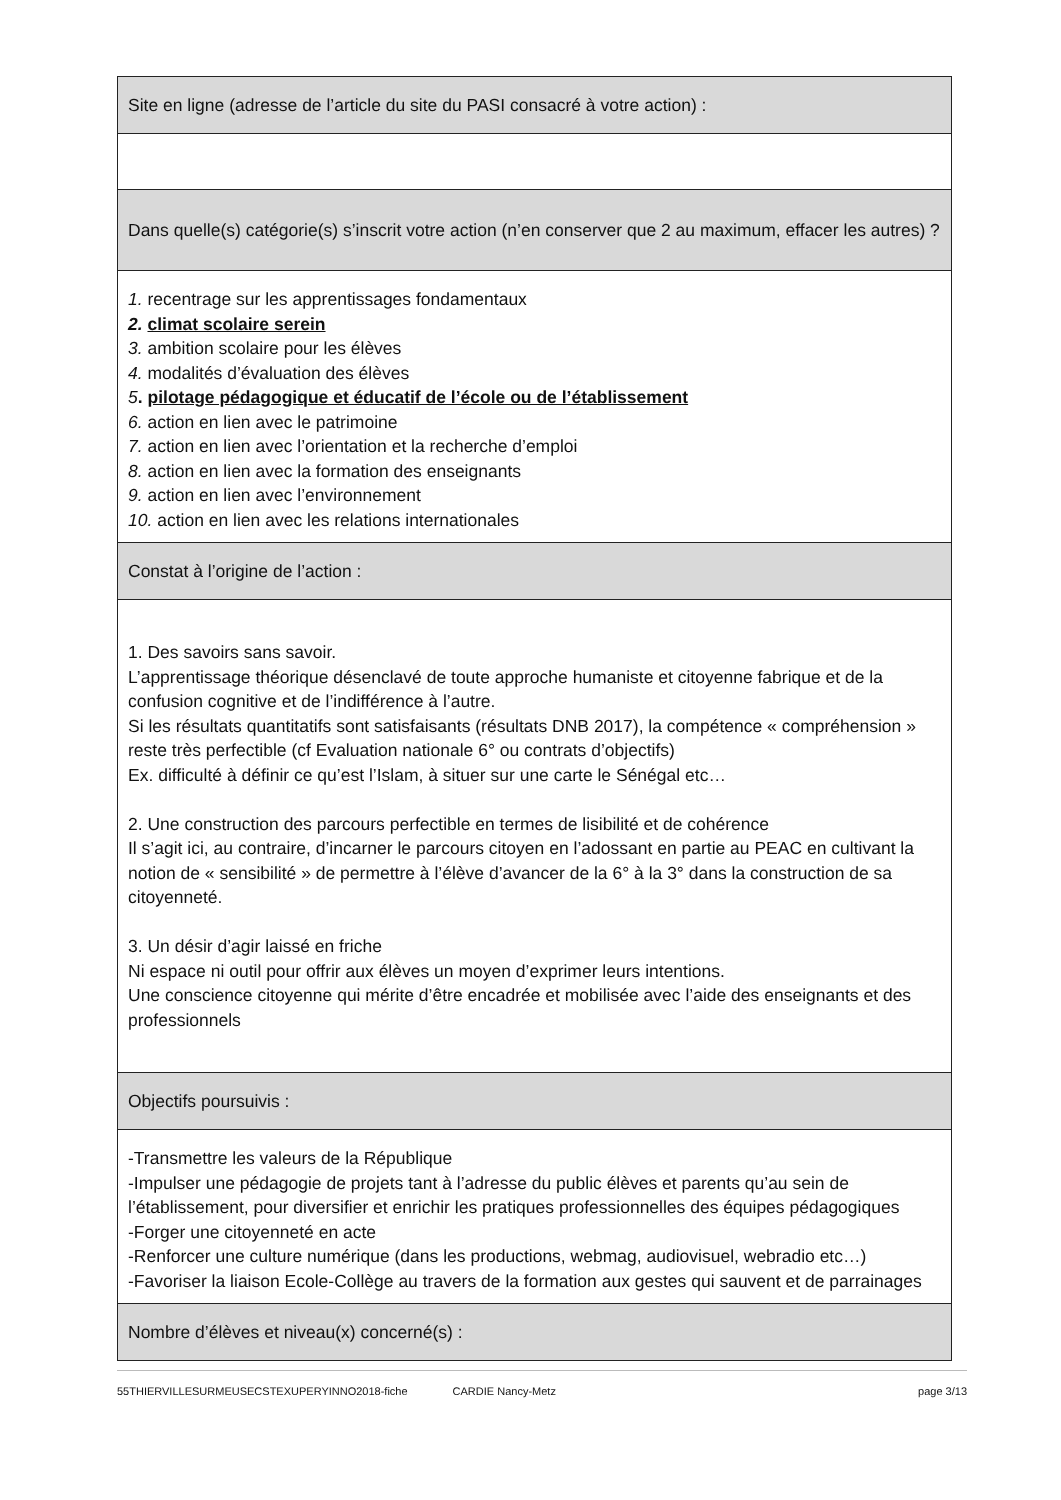| Site en ligne (adresse de l’article du site du PASI consacré à votre action) : |
| Dans quelle(s) catégorie(s) s’inscrit votre action (n’en conserver que 2 au maximum, effacer les autres) ? |
| 1. recentrage sur les apprentissages fondamentaux 2. climat scolaire serein 3. ambition scolaire pour les élèves 4. modalités d’évaluation des élèves 5 . pilotage pédagogique et éducatif de l’école ou de l’établissement 6. action en lien avec le patrimoine 7. action en lien avec l’orientation et la recherche d’emploi 8. action en lien avec la formation des enseignants 9. action en lien avec l’environnement 10. action en lien avec les relations internationales |
| Constat à l’origine de l’action : |
| 1. Des savoirs sans savoir. L’apprentissage théorique désenclavé de toute approche humaniste et citoyenne fabrique et de la confusion cognitive et de l’indifférence à l’autre. Si les résultats quantitatifs sont satisfaisants (résultats DNB 2017), la compétence « compréhension » reste très perfectible (cf Evaluation nationale 6° ou contrats d’objectifs) Ex. difficulté à définir ce qu’est l’Islam, à situer sur une carte le Sénégal etc… 2. Une construction des parcours perfectible en termes de lisibilité et de cohérence Il s’agit ici, au contraire, d’incarner le parcours citoyen en l’adossant en partie au PEAC en cultivant la notion de « sensibilité » de permettre à l’élève d’avancer de la 6° à la 3° dans la construction de sa citoyenneté. 3. Un désir d’agir laissé en friche Ni espace ni outil pour offrir aux élèves un moyen d’exprimer leurs intentions. Une conscience citoyenne qui mérite d’être encadrée et mobilisée avec l’aide des enseignants et des professionnels |
| Objectifs poursuivis : |
| -Transmettre les valeurs de la République -Impulser une pédagogie de projets tant à l’adresse du public élèves et parents qu’au sein de l’établissement, pour diversifier et enrichir les pratiques professionnelles des équipes pédagogiques -Forger une citoyenneté en acte -Renforcer une culture numérique (dans les productions, webmag, audiovisuel, webradio etc…) -Favoriser la liaison Ecole-Collège au travers de la formation aux gestes qui sauvent et de parrainages |
| Nombre d’élèves et niveau(x) concerné(s) : |
55THIERVILLESURMEUSECSTEXUPERYINNO2018-fiche CARDIE Nancy-Metz page 3/13